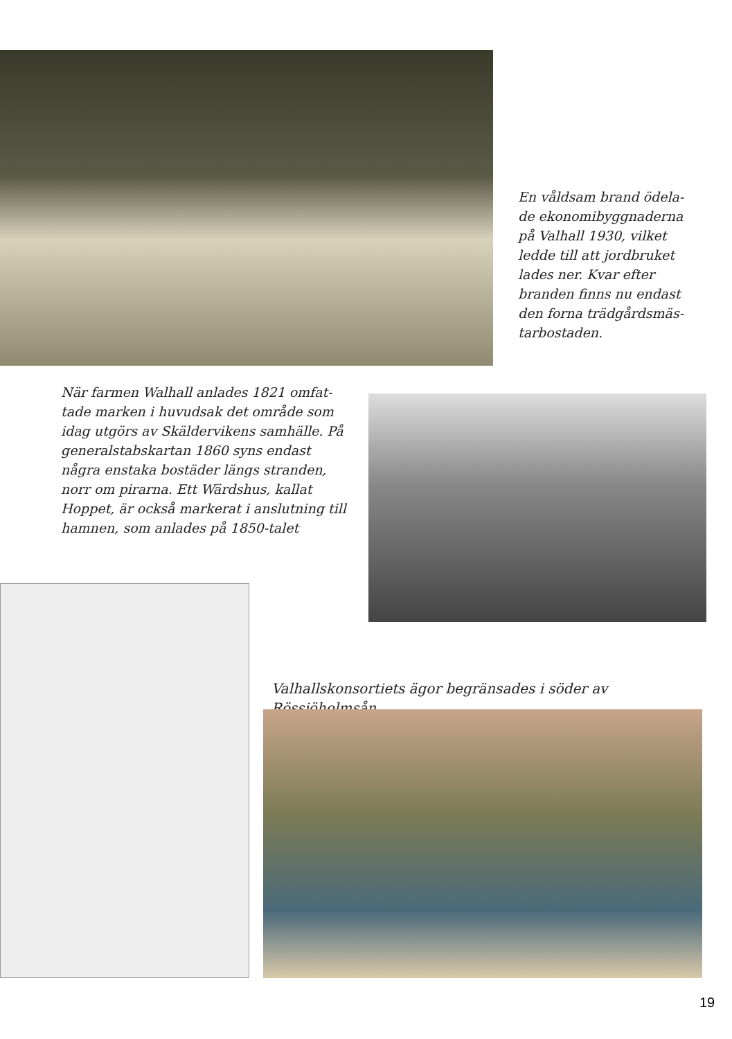En våldsam brand ödela-de ekonomibyggnaderna på Valhall 1930, vilket ledde till att jordbruket lades ner. Kvar efter branden finns nu endast den forna trädgårdsmäs-tarbostaden.
När farmen Walhall anlades 1821 omfat-tade marken i huvudsak det område som idag utgörs av Skäldervikens samhälle. På generalstabskartan 1860 syns endast några enstaka bostäder längs stranden, norr om pirarna. Ett Wärdshus, kallat Hoppet, är också markerat i anslutning till hamnen, som anlades på 1850-talet
Valhallskonsortiets ägor begränsades i söder av Rössjöholmsån.
19